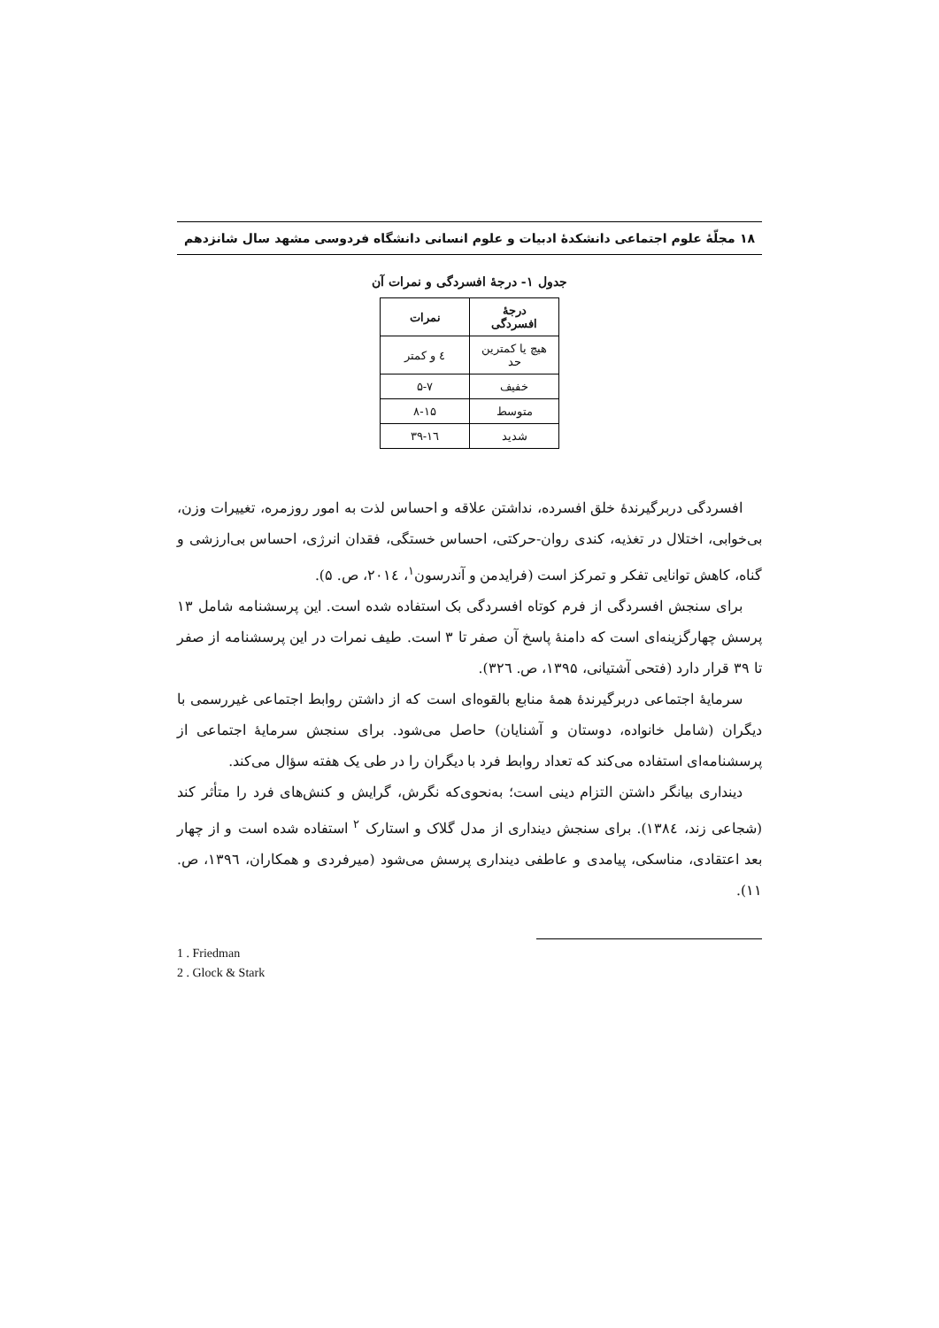۱۸ مجلّهٔ علوم اجتماعی دانشکدهٔ ادبیات و علوم انسانی دانشگاه فردوسی مشهد سال شانزدهم
جدول ۱- درجهٔ افسردگی و نمرات آن
| درجهٔ افسردگی | نمرات |
| --- | --- |
| هیچ یا کمترین حد | ٤ و کمتر |
| خفیف | ۵-۷ |
| متوسط | ۸-۱۵ |
| شدید | ۱٦-۳۹ |
افسردگی دربرگیرندهٔ خلق افسرده، نداشتن علاقه و احساس لذت به امور روزمره، تغییرات وزن، بی‌خوابی، اختلال در تغذیه، کندی روان-حرکتی، احساس خستگی، فقدان انرژی، احساس بی‌ارزشی و گناه، کاهش توانایی تفکر و تمرکز است (فرایدمن و آندرسون<sup>۱</sup>، ۲۰۱٤، ص. ۵).
برای سنجش افسردگی از فرم کوتاه افسردگی بک استفاده شده است. این پرسشنامه شامل ۱۳ پرسش چهارگزینه‌ای است که دامنهٔ پاسخ آن صفر تا ۳ است. طیف نمرات در این پرسشنامه از صفر تا ۳۹ قرار دارد (فتحی آشتیانی، ۱۳۹۵، ص. ۳۲٦).
سرمایهٔ اجتماعی دربرگیرندهٔ همهٔ منابع بالقوه‌ای است که از داشتن روابط اجتماعی غیررسمی با دیگران (شامل خانواده، دوستان و آشنایان) حاصل می‌شود. برای سنجش سرمایهٔ اجتماعی از پرسشنامه‌ای استفاده می‌کند که تعداد روابط فرد با دیگران را در طی یک هفته سؤال می‌کند.
دینداری بیانگر داشتن التزام دینی است؛ به‌نحوی‌که نگرش، گرایش و کنش‌های فرد را متأثر کند (شجاعی زند، ۱۳۸٤). برای سنجش دینداری از مدل گلاک و استارک <sup>۲</sup> استفاده شده است و از چهار بعد اعتقادی، مناسکی، پیامدی و عاطفی دینداری پرسش می‌شود (میرفردی و همکاران، ۱۳۹٦، ص. ۱۱).
1 . Friedman
2 . Glock & Stark